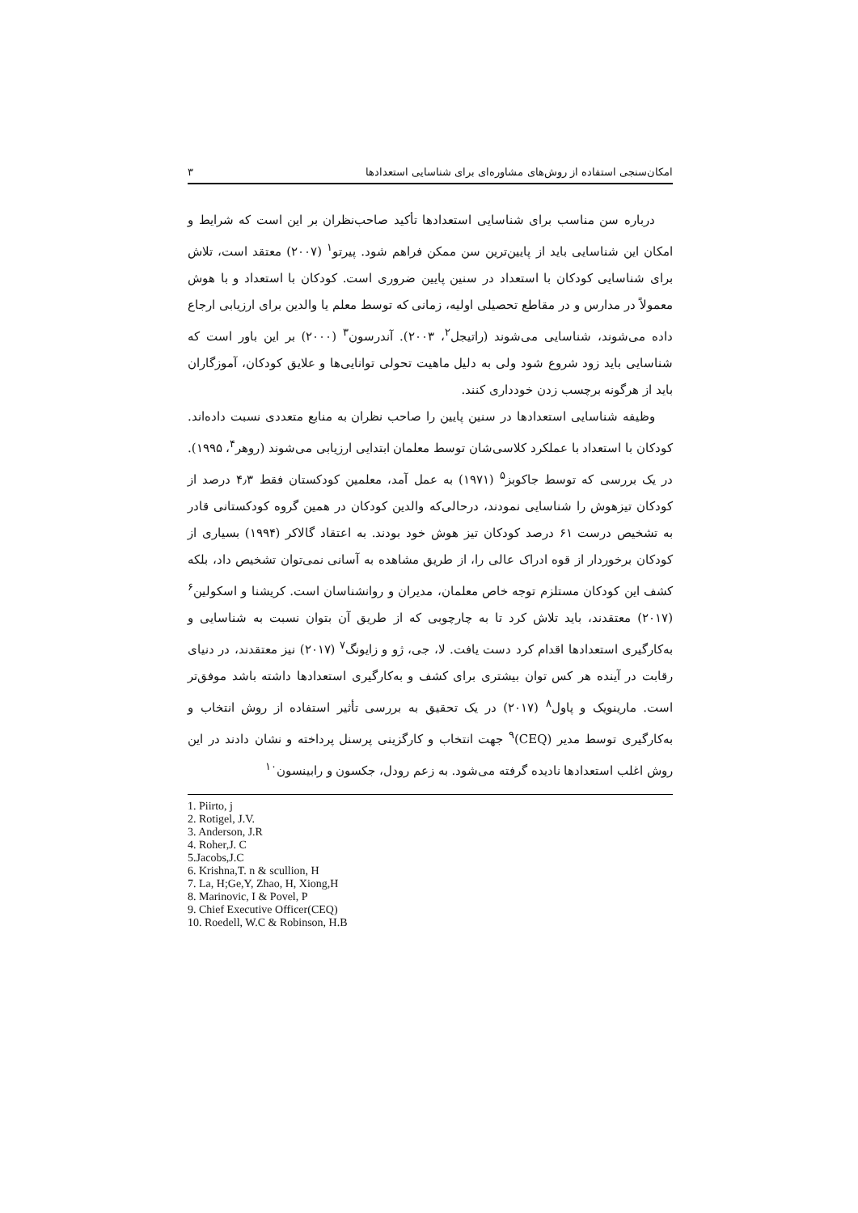امکان‌سنجی استفاده از روش‌های مشاوره‌ای برای شناسایی استعدادها ۳
درباره سن مناسب برای شناسایی استعدادها تأکید صاحب‌نظران بر این است که شرایط و امکان این شناسایی باید از پایین‌ترین سن ممکن فراهم شود. پیرتو<sup>۱</sup> (۲۰۰۷) معتقد است، تلاش برای شناسایی کودکان با استعداد در سنین پایین ضروری است. کودکان با استعداد و با هوش معمولاً در مدارس و در مقاطع تحصیلی اولیه، زمانی که توسط معلم یا والدین برای ارزیابی ارجاع داده می‌شوند، شناسایی می‌شوند (راتیجل<sup>۲</sup>، ۲۰۰۳). آندرسون<sup>۳</sup> (۲۰۰۰) بر این باور است که شناسایی باید زود شروع شود ولی به دلیل ماهیت تحولی توانایی‌ها و علایق کودکان، آموزگاران باید از هرگونه برچسب زدن خودداری کنند.
وظیفه شناسایی استعدادها در سنین پایین را صاحب نظران به منابع متعددی نسبت داده‌اند. کودکان با استعداد با عملکرد کلاسی‌شان توسط معلمان ابتدایی ارزیابی می‌شوند (روهر<sup>۴</sup>، ۱۹۹۵). در یک بررسی که توسط جاکوبز<sup>۵</sup> (۱۹۷۱) به عمل آمد، معلمین کودکستان فقط ۴٫۳ درصد از کودکان تیزهوش را شناسایی نمودند، درحالی‌که والدین کودکان در همین گروه کودکستانی قادر به تشخیص درست ۶۱ درصد کودکان تیز هوش خود بودند. به اعتقاد گالاکر (۱۹۹۴) بسیاری از کودکان برخوردار از قوه ادراک عالی را، از طریق مشاهده به آسانی نمی‌توان تشخیص داد، بلکه کشف این کودکان مستلزم توجه خاص معلمان، مدیران و روانشناسان است. کریشنا و اسکولین<sup>۶</sup> (۲۰۱۷) معتقدند، باید تلاش کرد تا به چارچوبی که از طریق آن بتوان نسبت به شناسایی و به‌کارگیری استعدادها اقدام کرد دست یافت. لا، جی، ژو و زایونگ<sup>۷</sup> (۲۰۱۷) نیز معتقدند، در دنیای رقابت در آینده هر کس توان بیشتری برای کشف و به‌کارگیری استعدادها داشته باشد موفق‌تر است. مارینویک و پاول<sup>۸</sup> (۲۰۱۷) در یک تحقیق به بررسی تأثیر استفاده از روش انتخاب و به‌کارگیری توسط مدیر (CEQ)<sup>۹</sup> جهت انتخاب و کارگزینی پرسنل پرداخته و نشان دادند در این روش اغلب استعدادها نادیده گرفته می‌شود. به زعم رودل، جکسون و رابینسون<sup>۱۰</sup>
1. Piirto, j
2. Rotigel, J.V.
3. Anderson, J.R
4. Roher,J. C
5.Jacobs,J.C
6. Krishna,T. n & scullion, H
7. La, H;Ge,Y, Zhao, H, Xiong,H
8. Marinovic, I & Povel, P
9. Chief Executive Officer(CEQ)
10. Roedell, W.C & Robinson, H.B